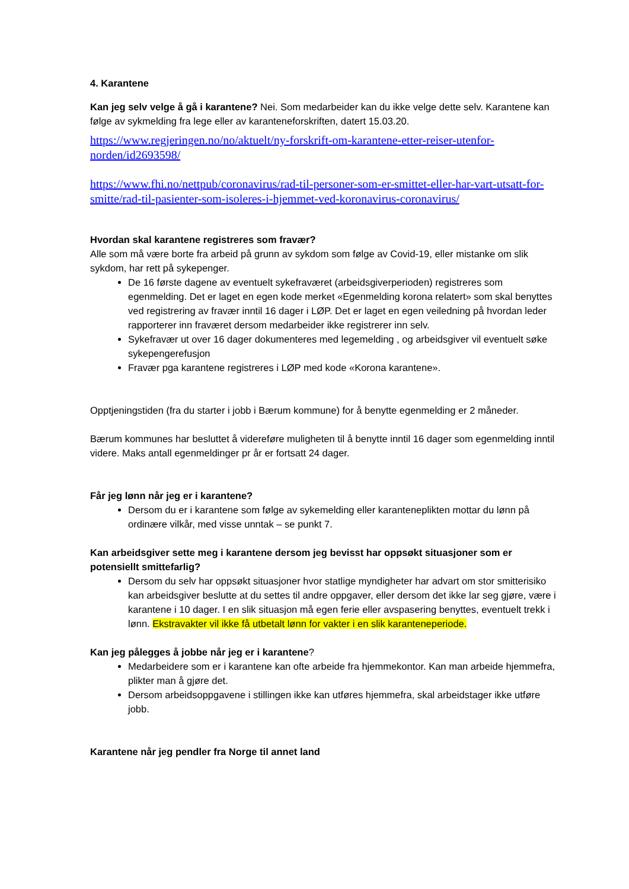4. Karantene
Kan jeg selv velge å gå i karantene? Nei. Som medarbeider kan du ikke velge dette selv. Karantene kan følge av sykmelding fra lege eller av karanteneforskriften, datert 15.03.20.
https://www.regjeringen.no/no/aktuelt/ny-forskrift-om-karantene-etter-reiser-utenfor-norden/id2693598/
https://www.fhi.no/nettpub/coronavirus/rad-til-personer-som-er-smittet-eller-har-vart-utsatt-for-smitte/rad-til-pasienter-som-isoleres-i-hjemmet-ved-koronavirus-coronavirus/
Hvordan skal karantene registreres som fravær?
Alle som må være borte fra arbeid på grunn av sykdom som følge av Covid-19, eller mistanke om slik sykdom, har rett på sykepenger.
De 16 første dagene av eventuelt sykefraværet (arbeidsgiverperioden) registreres som egenmelding. Det er laget en egen kode merket «Egenmelding korona relatert» som skal benyttes ved registrering av fravær inntil 16 dager i LØP. Det er laget en egen veiledning på hvordan leder rapporterer inn fraværet dersom medarbeider ikke registrerer inn selv.
Sykefravær ut over 16 dager dokumenteres med legemelding , og arbeidsgiver vil eventuelt søke sykepengerefusjon
Fravær pga karantene registreres i LØP med kode «Korona karantene».
Opptjeningstiden (fra du starter i jobb i Bærum kommune) for å benytte egenmelding er 2 måneder.
Bærum kommunes har besluttet å videreføre muligheten til å benytte inntil 16 dager som egenmelding inntil videre. Maks antall egenmeldinger pr år er fortsatt 24 dager.
Får jeg lønn når jeg er i karantene?
Dersom du er i karantene som følge av sykemelding eller karanteneplikten mottar du lønn på ordinære vilkår, med visse unntak – se punkt 7.
Kan arbeidsgiver sette meg i karantene dersom jeg bevisst har oppsøkt situasjoner som er potensiellt smittefarlig?
Dersom du selv har oppsøkt situasjoner hvor statlige myndigheter har advart om stor smitterisiko kan arbeidsgiver beslutte at du settes til andre oppgaver, eller dersom det ikke lar seg gjøre, være i karantene i 10 dager. I en slik situasjon må egen ferie eller avspasering benyttes, eventuelt trekk i lønn. Ekstravakter vil ikke få utbetalt lønn for vakter i en slik karanteneperiode.
Kan jeg pålegges å jobbe når jeg er i karantene?
Medarbeidere som er i karantene kan ofte arbeide fra hjemmekontor. Kan man arbeide hjemmefra, plikter man å gjøre det.
Dersom arbeidsoppgavene i stillingen ikke kan utføres hjemmefra, skal arbeidstager ikke utføre jobb.
Karantene når jeg pendler fra Norge til annet land